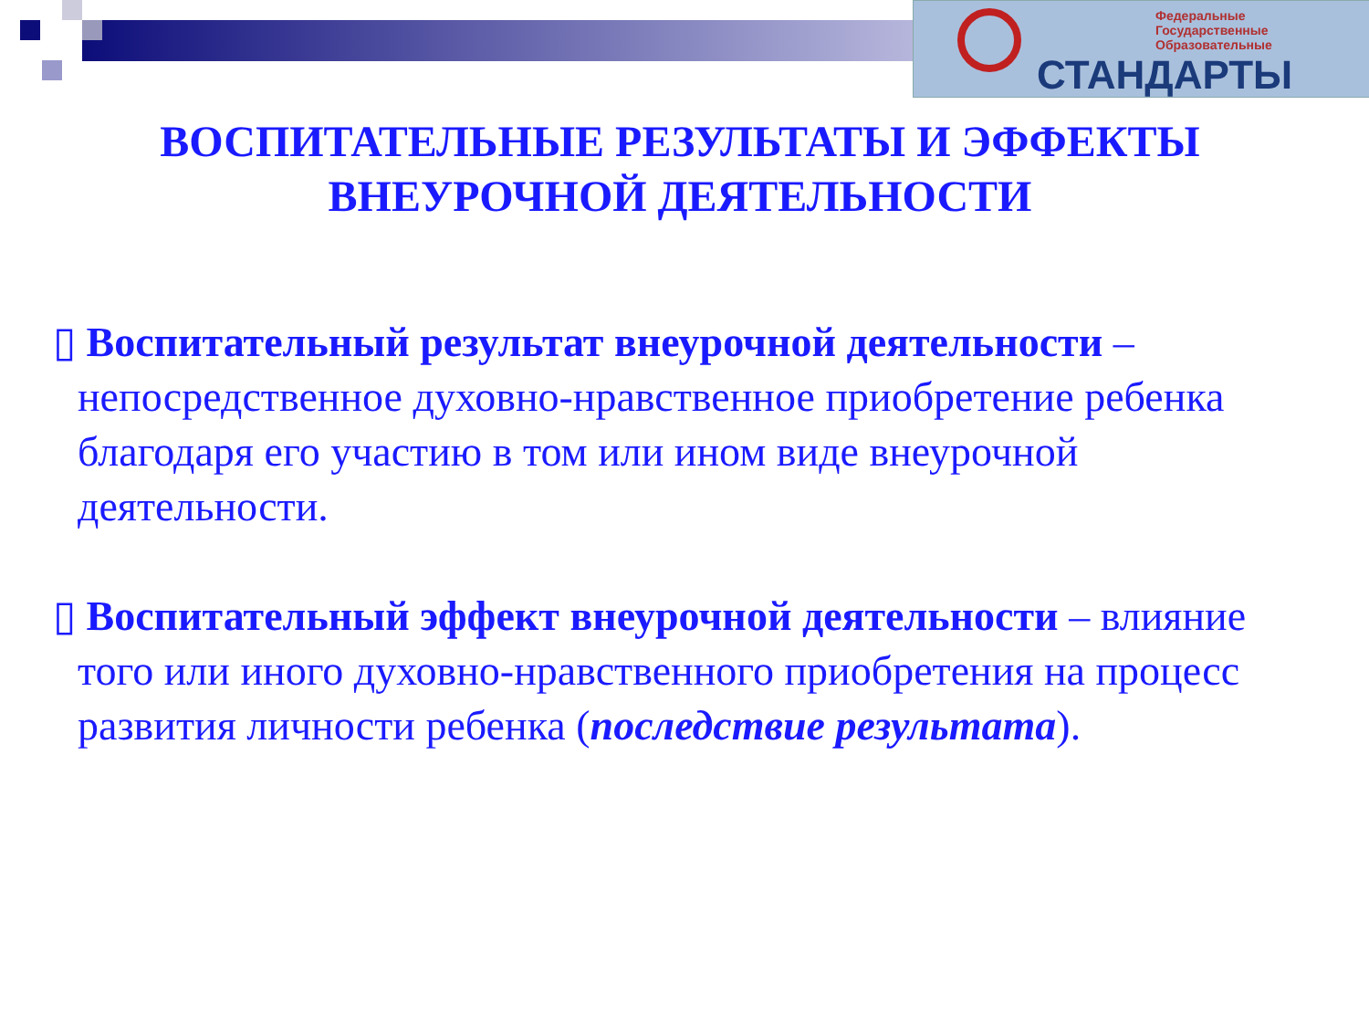Федеральные
Государственные
Образовательные
СТАНДАРТЫ
ВОСПИТАТЕЛЬНЫЕ РЕЗУЛЬТАТЫ И ЭФФЕКТЫ
ВНЕУРОЧНОЙ ДЕЯТЕЛЬНОСТИ
▯ Воспитательный результат внеурочной деятельности – непосредственное духовно-нравственное приобретение ребенка благодаря его участию в том или ином виде внеурочной деятельности.
▯ Воспитательный эффект внеурочной деятельности – влияние того или иного духовно-нравственного приобретения на процесс развития личности ребенка (последствие результата).